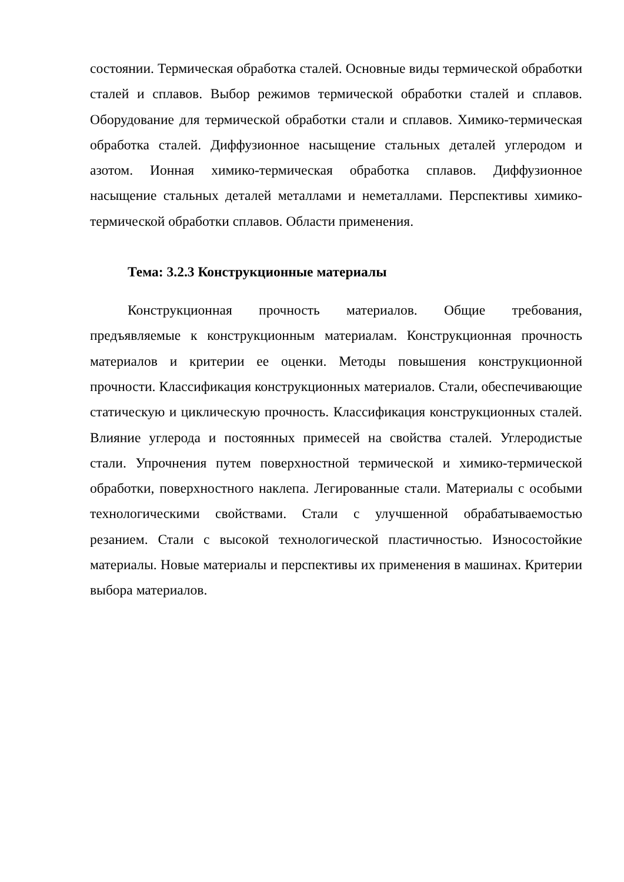состоянии. Термическая обработка сталей. Основные виды термической обработки сталей и сплавов. Выбор режимов термической обработки сталей и сплавов. Оборудование для термической обработки стали и сплавов. Химико-термическая обработка сталей. Диффузионное насыщение стальных деталей углеродом и азотом. Ионная химико-термическая обработка сплавов. Диффузионное насыщение стальных деталей металлами и неметаллами. Перспективы химико-термической обработки сплавов. Области применения.
Тема: 3.2.3 Конструкционные материалы
Конструкционная прочность материалов. Общие требования, предъявляемые к конструкционным материалам. Конструкционная прочность материалов и критерии ее оценки. Методы повышения конструкционной прочности. Классификация конструкционных материалов. Стали, обеспечивающие статическую и циклическую прочность. Классификация конструкционных сталей. Влияние углерода и постоянных примесей на свойства сталей. Углеродистые стали. Упрочнения путем поверхностной термической и химико-термической обработки, поверхностного наклепа. Легированные стали. Материалы с особыми технологическими свойствами. Стали с улучшенной обрабатываемостью резанием. Стали с высокой технологической пластичностью. Износостойкие материалы. Новые материалы и перспективы их применения в машинах. Критерии выбора материалов.